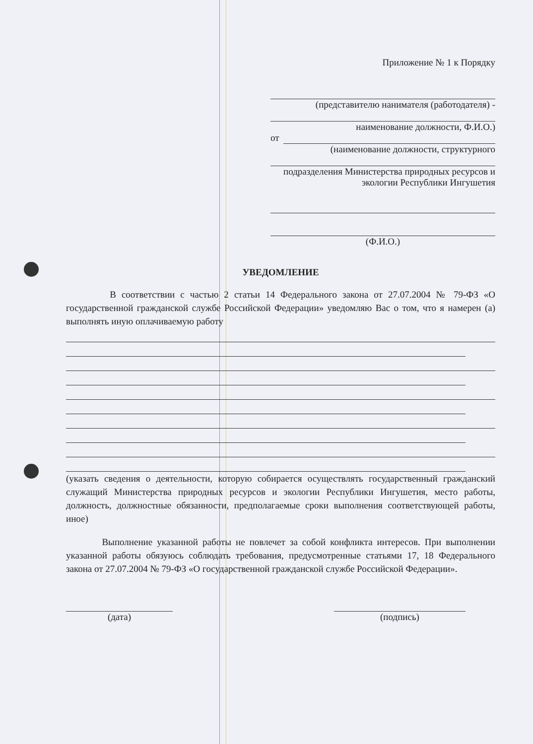Приложение № 1 к Порядку
(представителю нанимателя (работодателя) -
наименование должности, Ф.И.О.)
от
(наименование должности, структурного
подразделения Министерства природных ресурсов и экологии Республики Ингушетия
(Ф.И.О.)
УВЕДОМЛЕНИЕ
В соответствии с частью 2 статьи 14 Федерального закона от 27.07.2004 № 79-ФЗ «О государственной гражданской службе Российской Федерации» уведомляю Вас о том, что я намерен (а) выполнять иную оплачиваемую работу
(указать сведения о деятельности, которую собирается осуществлять государственный гражданский служащий Министерства природных ресурсов и экологии Республики Ингушетия, место работы, должность, должностные обязанности, предполагаемые сроки выполнения соответствующей работы, иное)
Выполнение указанной работы не повлечет за собой конфликта интересов. При выполнении указанной работы обязуюсь соблюдать требования, предусмотренные статьями 17, 18 Федерального закона от 27.07.2004 № 79-ФЗ «О государственной гражданской службе Российской Федерации».
(дата) (подпись)